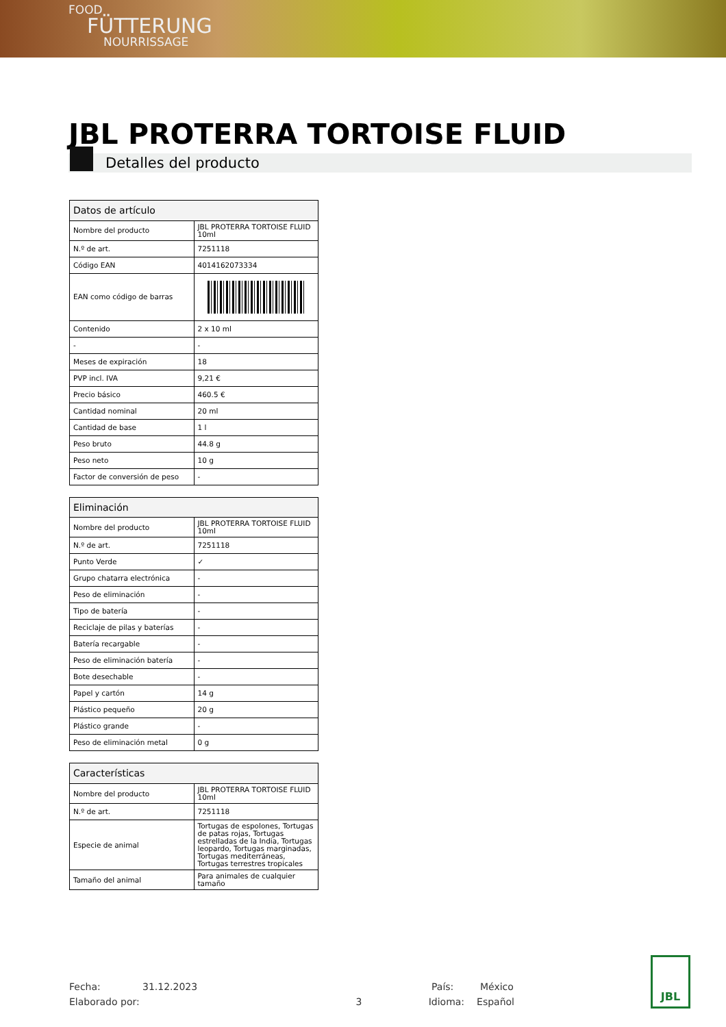FOOD
FÜTTERUNG
NOURRISSAGE
JBL PROTERRA TORTOISE FLUID
Detalles del producto
| Datos de artículo | |
| --- | --- |
| Nombre del producto | JBL PROTERRA TORTOISE FLUID 10ml |
| N.º de art. | 7251118 |
| Código EAN | 4014162073334 |
| EAN como código de barras | |
| Contenido | 2 x 10 ml |
| - | - |
| Meses de expiración | 18 |
| PVP incl. IVA | 9,21 € |
| Precio básico | 460.5 € |
| Cantidad nominal | 20 ml |
| Cantidad de base | 1 l |
| Peso bruto | 44.8 g |
| Peso neto | 10 g |
| Factor de conversión de peso | - |
| Eliminación | |
| --- | --- |
| Nombre del producto | JBL PROTERRA TORTOISE FLUID 10ml |
| N.º de art. | 7251118 |
| Punto Verde | ✓ |
| Grupo chatarra electrónica | - |
| Peso de eliminación | - |
| Tipo de batería | - |
| Reciclaje de pilas y baterías | - |
| Batería recargable | - |
| Peso de eliminación batería | - |
| Bote desechable | - |
| Papel y cartón | 14 g |
| Plástico pequeño | 20 g |
| Plástico grande | - |
| Peso de eliminación metal | 0 g |
| Características | |
| --- | --- |
| Nombre del producto | JBL PROTERRA TORTOISE FLUID 10ml |
| N.º de art. | 7251118 |
| Especie de animal | Tortugas de espolones, Tortugas de patas rojas, Tortugas estrelladas de la India, Tortugas leopardo, Tortugas marginadas, Tortugas mediterráneas, Tortugas terrestres tropicales |
| Tamaño del animal | Para animales de cualquier tamaño |
Fecha: 31.12.2023 País: México
Elaborado por: 3 Idioma: Español
JBL